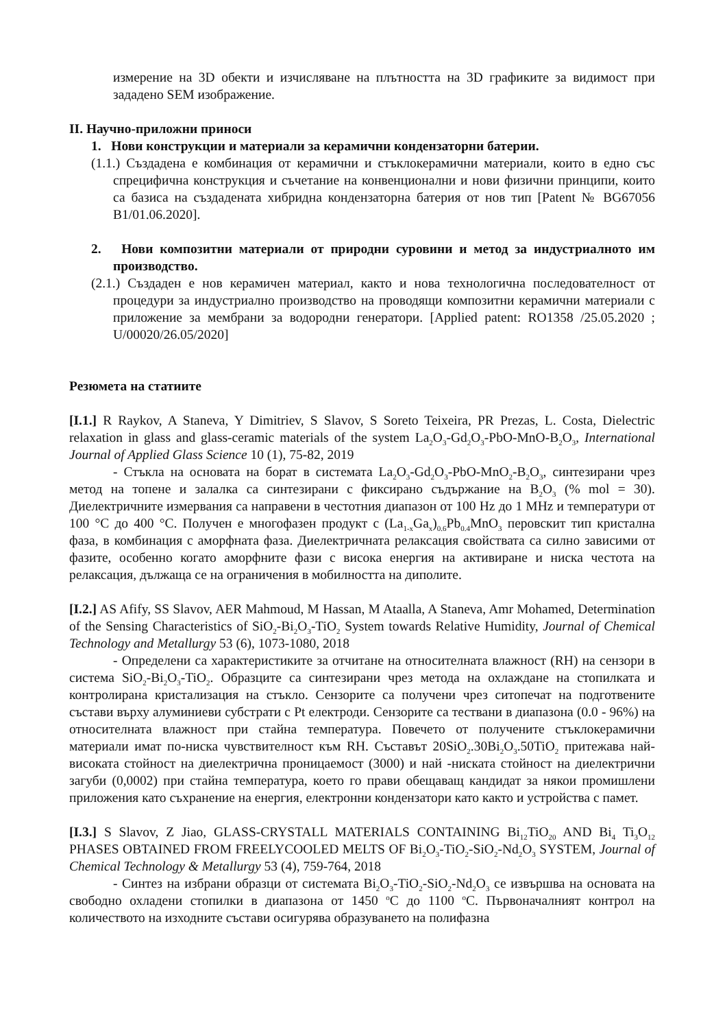измерение на 3D обекти и изчисляване на плътността на 3D графиките за видимост при зададено SEM изображение.
II. Научно-приложни приноси
1. Нови конструкции и материали за керамични кондензаторни батерии.
(1.1.) Създадена е комбинация от керамични и стъклокерамични материали, които в едно със спрецифична конструкция и съчетание на конвенционални и нови физични принципи, които са базиса на създадената хибридна кондензаторна батерия от нов тип [Patent № BG67056 B1/01.06.2020].
2. Нови композитни материали от природни суровини и метод за индустриалното им производство.
(2.1.) Създаден е нов керамичен материал, както и нова технологична последователност от процедури за индустриално производство на проводящи композитни керамични материали с приложение за мембрани за водородни генератори. [Applied patent: RO1358 /25.05.2020 ; U/00020/26.05/2020]
Резюмета на статиите
[I.1.] R Raykov, A Staneva, Y Dimitriev, S Slavov, S Soreto Teixeira, PR Prezas, L. Costa, Dielectric relaxation in glass and glass-ceramic materials of the system La<sub>2</sub>O<sub>3</sub>-Gd<sub>2</sub>O<sub>3</sub>-PbO-MnO-B<sub>2</sub>O<sub>3</sub>, International Journal of Applied Glass Science 10 (1), 75-82, 2019
- Стъкла на основата на борат в системата La<sub>2</sub>O<sub>3</sub>-Gd<sub>2</sub>O<sub>3</sub>-PbO-MnO<sub>2</sub>-B<sub>2</sub>O<sub>3</sub>, синтезирани чрез метод на топене и залалка са синтезирани с фиксирано съдържание на B<sub>2</sub>O<sub>3</sub> (% mol = 30). Диелектричните измервания са направени в честотния диапазон от 100 Hz до 1 MHz и температури от 100 °C до 400 °C. Получен е многофазен продукт с (La<sub>1-x</sub>Ga<sub>x</sub>)<sub>0.6</sub>Pb<sub>0.4</sub>MnO<sub>3</sub> перовскит тип кристална фаза, в комбинация с аморфната фаза. Диелектричната релаксация свойствата са силно зависими от фазите, особенно когато аморфните фази с висока енергия на активиране и ниска честота на релаксация, дължаща се на ограничения в мобилността на диполите.
[I.2.] AS Afify, SS Slavov, AER Mahmoud, M Hassan, M Ataalla, A Staneva, Amr Mohamed, Determination of the Sensing Characteristics of SiO<sub>2</sub>-Bi<sub>2</sub>O<sub>3</sub>-TiO<sub>2</sub> System towards Relative Humidity, Journal of Chemical Technology and Metallurgy 53 (6), 1073-1080, 2018
- Определени са характеристиките за отчитане на относителната влажност (RH) на сензори в система SiO<sub>2</sub>-Bi<sub>2</sub>O<sub>3</sub>-TiO<sub>2</sub>. Образците са синтезирани чрез метода на охлаждане на стопилката и контролирана кристализация на стъкло. Сензорите са получени чрез ситопечат на подготвените състави върху алуминиеви субстрати с Pt електроди. Сензорите са тествани в диапазона (0.0 - 96%) на относителната влажност при стайна температура. Повечето от получените стъклокерамични материали имат по-ниска чувствителност към RH. Съставът 20SiO<sub>2</sub>.30Bi<sub>2</sub>O<sub>3</sub>.50TiO<sub>2</sub> притежава най-високата стойност на диелектрична проницаемост (3000) и най -ниската стойност на диелектрични загуби (0,0002) при стайна температура, което го прави обещаващ кандидат за някои промишлени приложения като съхранение на енергия, електронни кондензатори като както и устройства с памет.
[I.3.] S Slavov, Z Jiao, GLASS-CRYSTALL MATERIALS CONTAINING Bi<sub>12</sub>TiO<sub>20</sub> AND Bi<sub>4</sub> Ti<sub>3</sub>O<sub>12</sub> PHASES OBTAINED FROM FREELYCOOLED MELTS OF Bi<sub>2</sub>O<sub>3</sub>-TiO<sub>2</sub>-SiO<sub>2</sub>-Nd<sub>2</sub>O<sub>3</sub> SYSTEM, Journal of Chemical Technology & Metallurgy 53 (4), 759-764, 2018
- Синтез на избрани образци от системата Bi<sub>2</sub>O<sub>3</sub>-TiO<sub>2</sub>-SiO<sub>2</sub>-Nd<sub>2</sub>O<sub>3</sub> се извършва на основата на свободно охладени стопилки в диапазона от 1450 <sup>o</sup>C до 1100 <sup>o</sup>C. Първоначалният контрол на количеството на изходните състави осигурява образуването на полифазна